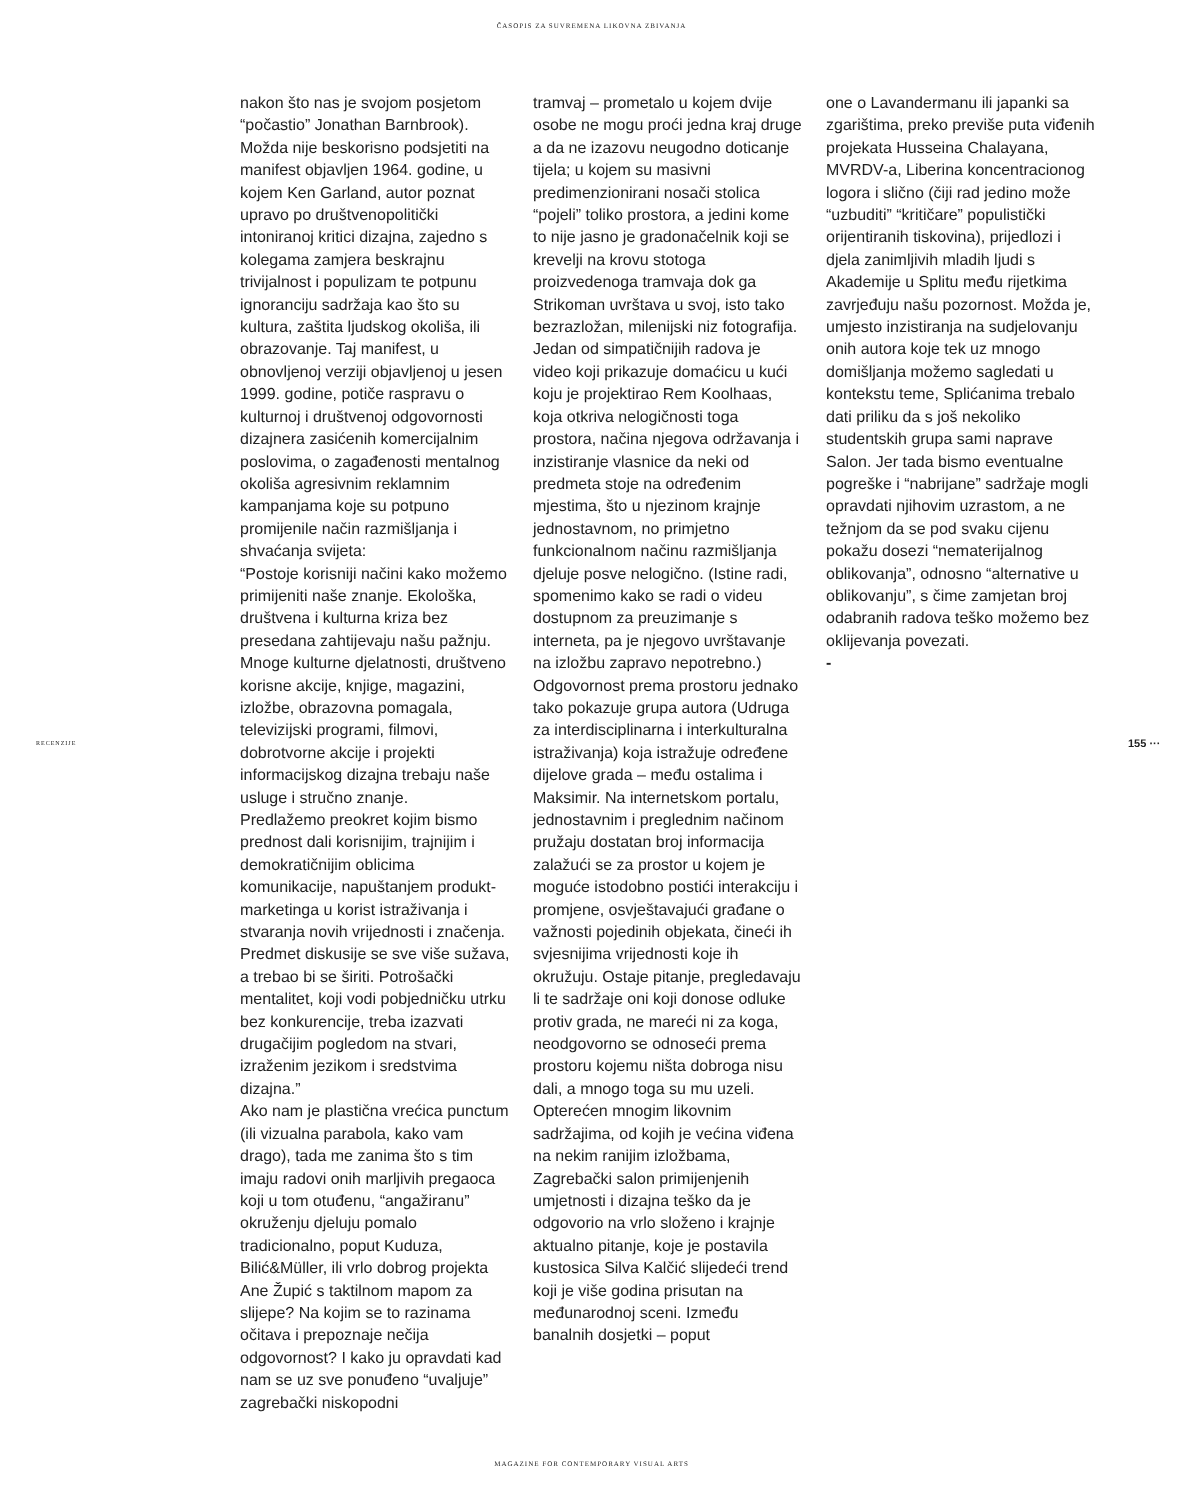ČASOPIS ZA SUVREMENA LIKOVNA ZBIVANJA
RECENZIJE 155 ···
nakon što nas je svojom posjetom “počastio” Jonathan Barnbrook). Možda nije beskorisno podsjetiti na manifest objavljen 1964. godine, u kojem Ken Garland, autor poznat upravo po društvenopolitički intoniranoj kritici dizajna, zajedno s kolegama zamjera beskrajnu trivijalnost i populizam te potpunu ignoranciju sadržaja kao što su kultura, zaštita ljudskog okoliša, ili obrazovanje. Taj manifest, u obnovljenoj verziji objavljenoj u jesen 1999. godine, potiče raspravu o kulturnoj i društvenoj odgovornosti dizajnera zasićenih komercijalnim poslovima, o zagađenosti mentalnog okoliša agresivnim reklamnim kampanjama koje su potpuno promijenile način razmišljanja i shvaćanja svijeta: “Postoje korisniji načini kako možemo primijeniti naše znanje. Ekološka, društvena i kulturna kriza bez presedana zahtijevaju našu pažnju. Mnoge kulturne djelatnosti, društveno korisne akcije, knjige, magazini, izložbe, obrazovna pomagala, televizijski programi, filmovi, dobrotvorne akcije i projekti informacijskog dizajna trebaju naše usluge i stručno znanje. Predlažemo preokret kojim bismo prednost dali korisnijim, trajnijim i demokratičnijim oblicima komunikacije, napuštanjem produkt-marketinga u korist istraživanja i stvaranja novih vrijednosti i značenja. Predmet diskusije se sve više sužava, a trebao bi se širiti. Potrošački mentalitet, koji vodi pobjedničku utrku bez konkurencije, treba izazvati drugačijim pogledom na stvari, izraženim jezikom i sredstvima dizajna.” Ako nam je plastična vrećica punctum (ili vizualna parabola, kako vam drago), tada me zanima što s tim imaju radovi onih marljivih pregaoca koji u tom otuđenu, “angažiranu” okruženju djeluju pomalo tradicionalno, poput Kuduza, Bilić&Müller, ili vrlo dobrog projekta Ane Župić s taktilnom mapom za slijepe? Na kojim se to razinama očitava i prepoznaje nečija odgovornost? I kako ju opravdati kad nam se uz sve ponuđeno “uvaljuje” zagrebački niskopodni
tramvaj – prometalo u kojem dvije osobe ne mogu proći jedna kraj druge a da ne izazovu neugodno doticanje tijela; u kojem su masivni predimenzionirani nosači stolica “pojeli” toliko prostora, a jedini kome to nije jasno je gradonačelnik koji se krevelji na krovu stotoga proizvedenoga tramvaja dok ga Strikoman uvrštava u svoj, isto tako bezrazložan, milenijski niz fotografija. Jedan od simpatičnijih radova je video koji prikazuje domaćicu u kući koju je projektirao Rem Koolhaas, koja otkriva nelogičnosti toga prostora, načina njegova održavanja i inzistiranje vlasnice da neki od predmeta stoje na određenim mjestima, što u njezinom krajnje jednostavnom, no primjetno funkcionalnom načinu razmišljanja djeluje posve nelogično. (Istine radi, spomenimo kako se radi o videu dostupnom za preuzimanje s interneta, pa je njegovo uvrštavanje na izložbu zapravo nepotrebno.) Odgovornost prema prostoru jednako tako pokazuje grupa autora (Udruga za interdisciplinarna i interkulturalna istraživanja) koja istražuje određene dijelove grada – među ostalima i Maksimir. Na internetskom portalu, jednostavnim i preglednim načinom pružaju dostatan broj informacija zalažući se za prostor u kojem je moguće istodobno postići interakciju i promjene, osvještavajući građane o važnosti pojedinih objekata, čineći ih svjesnijima vrijednosti koje ih okružuju. Ostaje pitanje, pregledavaju li te sadržaje oni koji donose odluke protiv grada, ne mareći ni za koga, neodgovorno se odnoseći prema prostoru kojemu ništa dobroga nisu dali, a mnogo toga su mu uzeli. Opterećen mnogim likovnim sadržajima, od kojih je većina viđena na nekim ranijim izložbama, Zagrebački salon primijenjenih umjetnosti i dizajna teško da je odgovorio na vrlo složeno i krajnje aktualno pitanje, koje je postavila kustosica Silva Kalčić slijedeći trend koji je više godina prisutan na međunarodnoj sceni. Između banalnih dosjetki – poput
one o Lavandermanu ili japanki sa zgarištima, preko previše puta viđenih projekata Husseina Chalayana, MVRDV-a, Liberina koncentracionog logora i slično (čiji rad jedino može “uzbuditi” “kritičare” populistički orijentiranih tiskovina), prijedlozi i djela zanimljivih mladih ljudi s Akademije u Splitu među rijetkima zavrjeđuju našu pozornost. Možda je, umjesto inzistiranja na sudjelovanju onih autora koje tek uz mnogo domišljanja možemo sagledati u kontekstu teme, Splićanima trebalo dati priliku da s još nekoliko studentskih grupa sami naprave Salon. Jer tada bismo eventualne pogreške i “nabrijane” sadržaje mogli opravdati njihovim uzrastom, a ne težnjom da se pod svaku cijenu pokažu dosezi “nematerijalnog oblikovanja”, odnosno “alternative u oblikovanju”, s čime zamjetan broj odabranih radova teško možemo bez oklijevanja povezati. -
MAGAZINE FOR CONTEMPORARY VISUAL ARTS